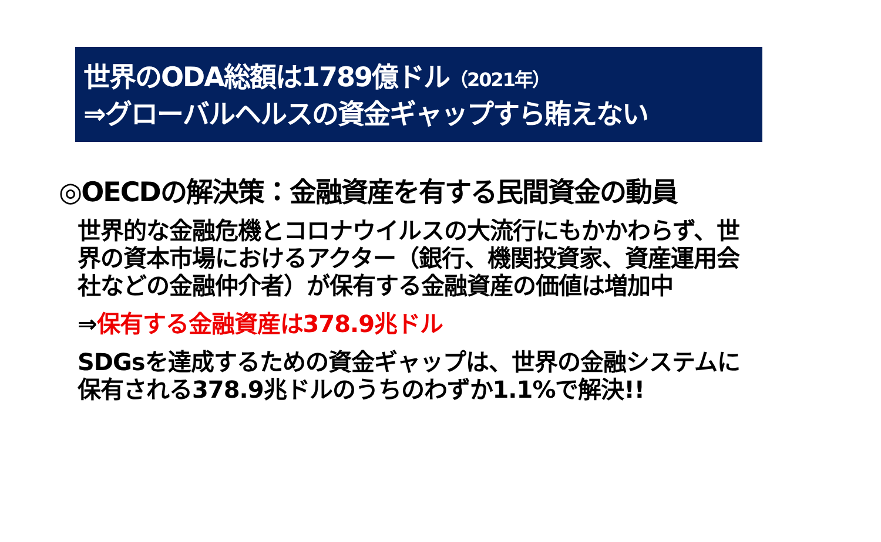世界のODA総額は1789億ドル（2021年）
⇒グローバルヘルスの資金ギャップすら賄えない
◎OECDの解決策：金融資産を有する民間資金の動員
世界的な金融危機とコロナウイルスの大流行にもかかわらず、世界の資本市場におけるアクター（銀行、機関投資家、資産運用会社などの金融仲介者）が保有する金融資産の価値は増加中
⇒保有する金融資産は378.9兆ドル
SDGsを達成するための資金ギャップは、世界の金融システムに保有される378.9兆ドルのうちのわずか1.1%で解決!!